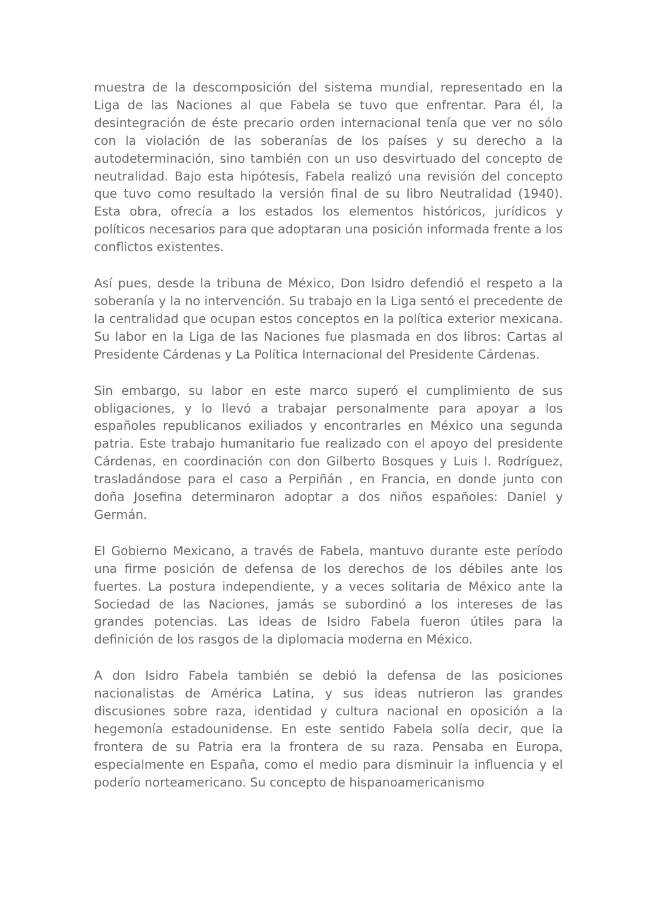muestra de la descomposición del sistema mundial, representado en la Liga de las Naciones al que Fabela se tuvo que enfrentar. Para él, la desintegración de éste precario orden internacional tenía que ver no sólo con la violación de las soberanías de los países y su derecho a la autodeterminación, sino también con un uso desvirtuado del concepto de neutralidad. Bajo esta hipótesis, Fabela realizó una revisión del concepto que tuvo como resultado la versión final de su libro Neutralidad (1940). Esta obra, ofrecía a los estados los elementos históricos, jurídicos y políticos necesarios para que adoptaran una posición informada frente a los conflictos existentes.
Así pues, desde la tribuna de México, Don Isidro defendió el respeto a la soberanía y la no intervención. Su trabajo en la Liga sentó el precedente de la centralidad que ocupan estos conceptos en la política exterior mexicana. Su labor en la Liga de las Naciones fue plasmada en dos libros: Cartas al Presidente Cárdenas y La Política Internacional del Presidente Cárdenas.
Sin embargo, su labor en este marco superó el cumplimiento de sus obligaciones, y lo llevó a trabajar personalmente para apoyar a los españoles republicanos exiliados y encontrarles en México una segunda patria. Este trabajo humanitario fue realizado con el apoyo del presidente Cárdenas, en coordinación con don Gilberto Bosques y Luis I. Rodríguez, trasladándose para el caso a Perpiñán , en Francia, en donde junto con doña Josefina determinaron adoptar a dos niños españoles: Daniel y Germán.
El Gobierno Mexicano, a través de Fabela, mantuvo durante este período una firme posición de defensa de los derechos de los débiles ante los fuertes. La postura independiente, y a veces solitaria de México ante la Sociedad de las Naciones, jamás se subordinó a los intereses de las grandes potencias. Las ideas de Isidro Fabela fueron útiles para la definición de los rasgos de la diplomacia moderna en México.
A don Isidro Fabela también se debió la defensa de las posiciones nacionalistas de América Latina, y sus ideas nutrieron las grandes discusiones sobre raza, identidad y cultura nacional en oposición a la hegemonía estadounidense. En este sentido Fabela solía decir, que la frontera de su Patria era la frontera de su raza. Pensaba en Europa, especialmente en España, como el medio para disminuir la influencia y el poderío norteamericano. Su concepto de hispanoamericanismo